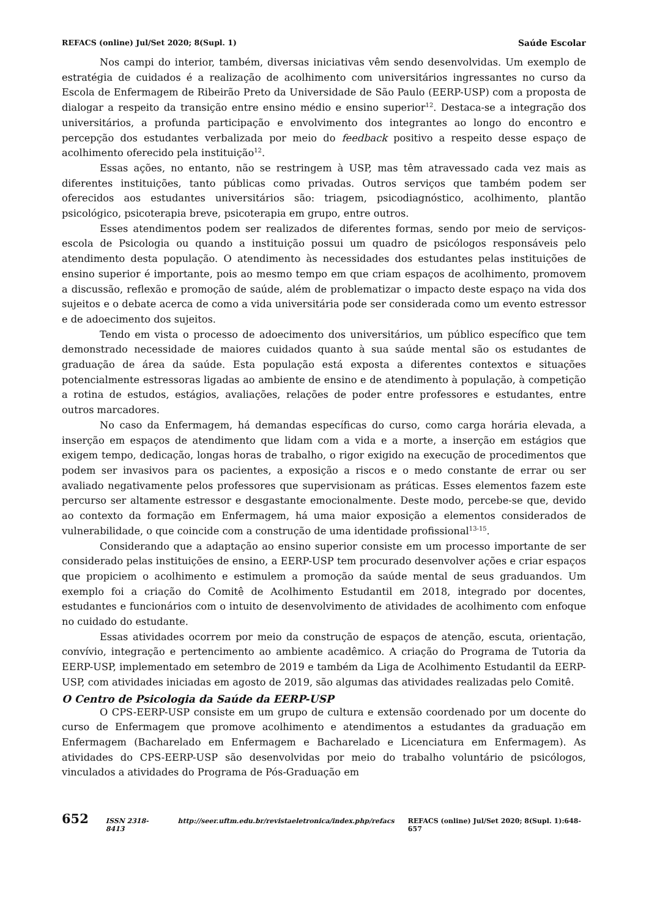REFACS (online) Jul/Set 2020; 8(Supl. 1) Saúde Escolar
Nos campi do interior, também, diversas iniciativas vêm sendo desenvolvidas. Um exemplo de estratégia de cuidados é a realização de acolhimento com universitários ingressantes no curso da Escola de Enfermagem de Ribeirão Preto da Universidade de São Paulo (EERP-USP) com a proposta de dialogar a respeito da transição entre ensino médio e ensino superior<sup>12</sup>. Destaca-se a integração dos universitários, a profunda participação e envolvimento dos integrantes ao longo do encontro e percepção dos estudantes verbalizada por meio do feedback positivo a respeito desse espaço de acolhimento oferecido pela instituição<sup>12</sup>.
Essas ações, no entanto, não se restringem à USP, mas têm atravessado cada vez mais as diferentes instituições, tanto públicas como privadas. Outros serviços que também podem ser oferecidos aos estudantes universitários são: triagem, psicodiagnóstico, acolhimento, plantão psicológico, psicoterapia breve, psicoterapia em grupo, entre outros.
Esses atendimentos podem ser realizados de diferentes formas, sendo por meio de serviços-escola de Psicologia ou quando a instituição possui um quadro de psicólogos responsáveis pelo atendimento desta população. O atendimento às necessidades dos estudantes pelas instituições de ensino superior é importante, pois ao mesmo tempo em que criam espaços de acolhimento, promovem a discussão, reflexão e promoção de saúde, além de problematizar o impacto deste espaço na vida dos sujeitos e o debate acerca de como a vida universitária pode ser considerada como um evento estressor e de adoecimento dos sujeitos.
Tendo em vista o processo de adoecimento dos universitários, um público específico que tem demonstrado necessidade de maiores cuidados quanto à sua saúde mental são os estudantes de graduação de área da saúde. Esta população está exposta a diferentes contextos e situações potencialmente estressoras ligadas ao ambiente de ensino e de atendimento à população, à competição a rotina de estudos, estágios, avaliações, relações de poder entre professores e estudantes, entre outros marcadores.
No caso da Enfermagem, há demandas específicas do curso, como carga horária elevada, a inserção em espaços de atendimento que lidam com a vida e a morte, a inserção em estágios que exigem tempo, dedicação, longas horas de trabalho, o rigor exigido na execução de procedimentos que podem ser invasivos para os pacientes, a exposição a riscos e o medo constante de errar ou ser avaliado negativamente pelos professores que supervisionam as práticas. Esses elementos fazem este percurso ser altamente estressor e desgastante emocionalmente. Deste modo, percebe-se que, devido ao contexto da formação em Enfermagem, há uma maior exposição a elementos considerados de vulnerabilidade, o que coincide com a construção de uma identidade profissional<sup>13-15</sup>.
Considerando que a adaptação ao ensino superior consiste em um processo importante de ser considerado pelas instituições de ensino, a EERP-USP tem procurado desenvolver ações e criar espaços que propiciem o acolhimento e estimulem a promoção da saúde mental de seus graduandos. Um exemplo foi a criação do Comitê de Acolhimento Estudantil em 2018, integrado por docentes, estudantes e funcionários com o intuito de desenvolvimento de atividades de acolhimento com enfoque no cuidado do estudante.
Essas atividades ocorrem por meio da construção de espaços de atenção, escuta, orientação, convívio, integração e pertencimento ao ambiente acadêmico. A criação do Programa de Tutoria da EERP-USP, implementado em setembro de 2019 e também da Liga de Acolhimento Estudantil da EERP-USP, com atividades iniciadas em agosto de 2019, são algumas das atividades realizadas pelo Comitê.
O Centro de Psicologia da Saúde da EERP-USP
O CPS-EERP-USP consiste em um grupo de cultura e extensão coordenado por um docente do curso de Enfermagem que promove acolhimento e atendimentos a estudantes da graduação em Enfermagem (Bacharelado em Enfermagem e Bacharelado e Licenciatura em Enfermagem). As atividades do CPS-EERP-USP são desenvolvidas por meio do trabalho voluntário de psicólogos, vinculados a atividades do Programa de Pós-Graduação em
652 ISSN 2318-8413 http://seer.uftm.edu.br/revistaeletronica/index.php/refacs REFACS (online) Jul/Set 2020; 8(Supl. 1):648-657